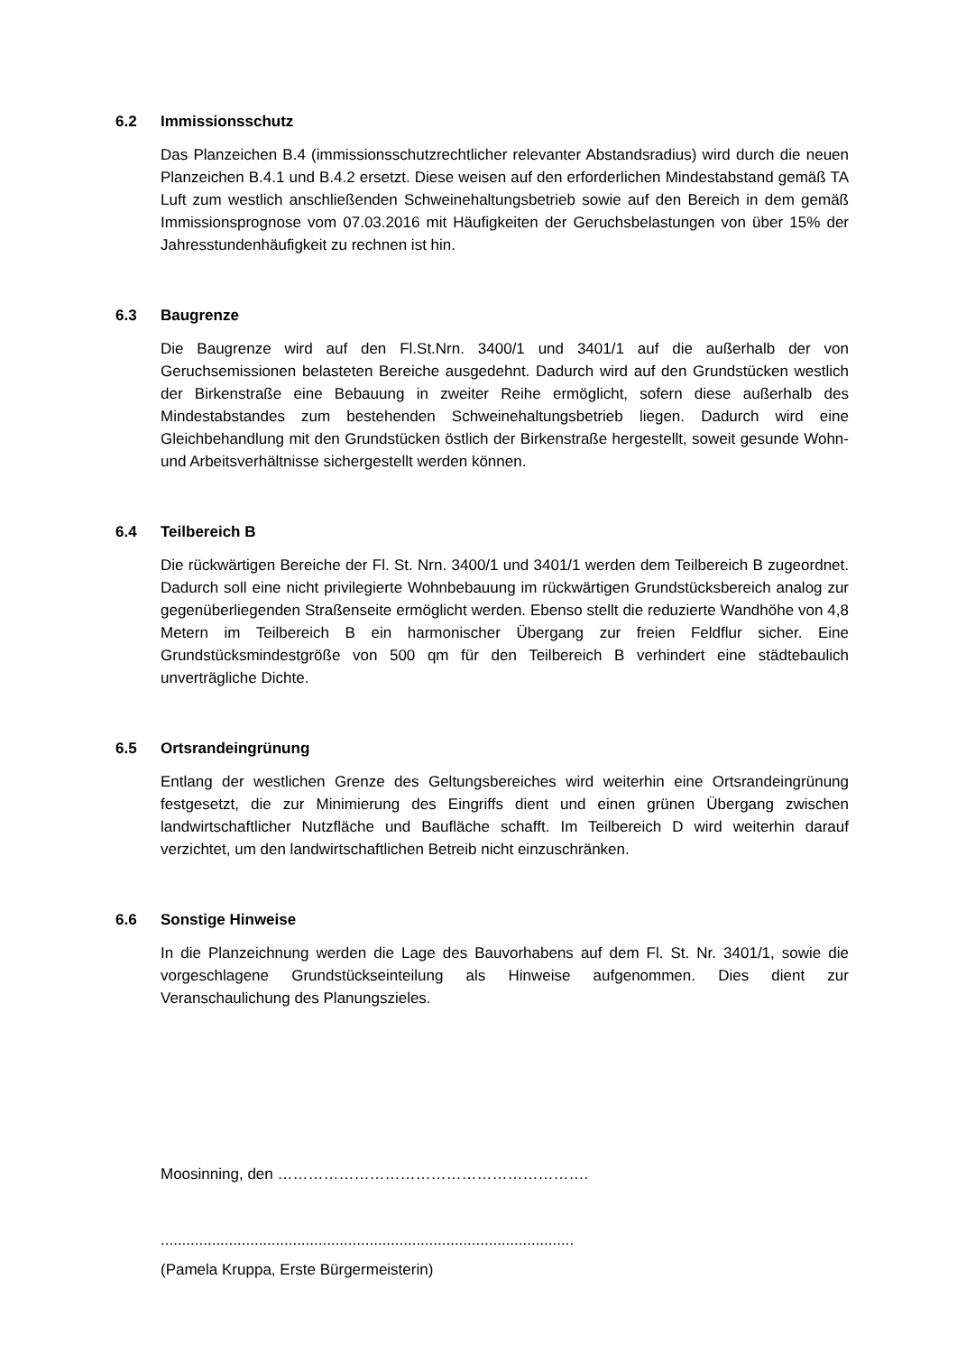6.2 Immissionsschutz
Das Planzeichen B.4 (immissionsschutzrechtlicher relevanter Abstandsradius) wird durch die neuen Planzeichen B.4.1 und B.4.2 ersetzt. Diese weisen auf den erforderlichen Mindestabstand gemäß TA Luft zum westlich anschließenden Schweinehaltungsbetrieb sowie auf den Bereich in dem gemäß Immissionsprognose vom 07.03.2016 mit Häufigkeiten der Geruchsbelastungen von über 15% der Jahresstundenhäufigkeit zu rechnen ist hin.
6.3 Baugrenze
Die Baugrenze wird auf den Fl.St.Nrn. 3400/1 und 3401/1 auf die außerhalb der von Geruchsemissionen belasteten Bereiche ausgedehnt. Dadurch wird auf den Grundstücken westlich der Birkenstraße eine Bebauung in zweiter Reihe ermöglicht, sofern diese außerhalb des Mindestabstandes zum bestehenden Schweinehaltungsbetrieb liegen. Dadurch wird eine Gleichbehandlung mit den Grundstücken östlich der Birkenstraße hergestellt, soweit gesunde Wohn- und Arbeitsverhältnisse sichergestellt werden können.
6.4 Teilbereich B
Die rückwärtigen Bereiche der Fl. St. Nrn. 3400/1 und 3401/1 werden dem Teilbereich B zugeordnet. Dadurch soll eine nicht privilegierte Wohnbebauung im rückwärtigen Grundstücksbereich analog zur gegenüberliegenden Straßenseite ermöglicht werden. Ebenso stellt die reduzierte Wandhöhe von 4,8 Metern im Teilbereich B ein harmonischer Übergang zur freien Feldflur sicher. Eine Grundstücksmindestgröße von 500 qm für den Teilbereich B verhindert eine städtebaulich unverträgliche Dichte.
6.5 Ortsrandeingrünung
Entlang der westlichen Grenze des Geltungsbereiches wird weiterhin eine Ortsrandeingrünung festgesetzt, die zur Minimierung des Eingriffs dient und einen grünen Übergang zwischen landwirtschaftlicher Nutzfläche und Baufläche schafft. Im Teilbereich D wird weiterhin darauf verzichtet, um den landwirtschaftlichen Betreib nicht einzuschränken.
6.6 Sonstige Hinweise
In die Planzeichnung werden die Lage des Bauvorhabens auf dem Fl. St. Nr. 3401/1, sowie die vorgeschlagene Grundstückseinteilung als Hinweise aufgenommen. Dies dient zur Veranschaulichung des Planungszieles.
Moosinning, den …………………………………………………….
.................................................................................................
(Pamela Kruppa, Erste Bürgermeisterin)